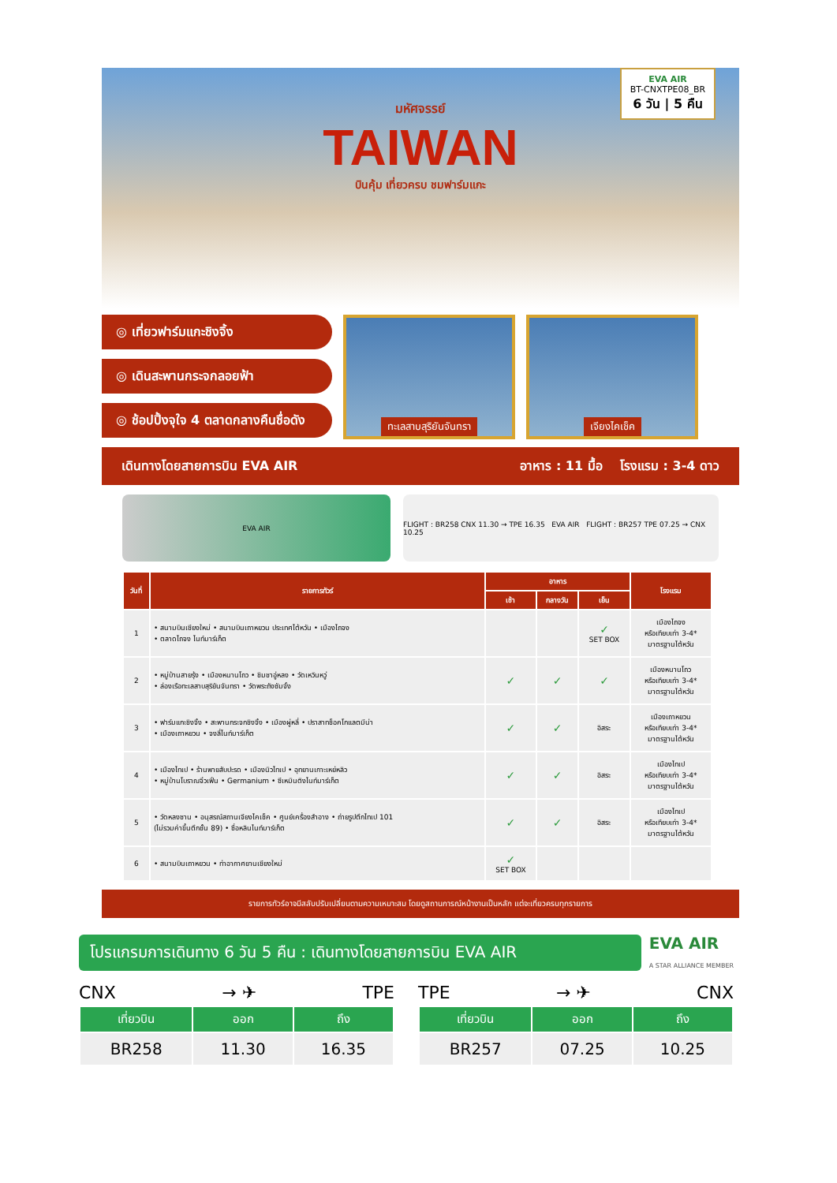EVA AIR
BT-CNXTPE08_BR
6 วัน | 5 คืน
มหัศจรรย์
TAIWAN
บินคุ้ม เที่ยวครบ ชมฟาร์มแกะ
◎ เที่ยวฟาร์มแกะชิงจิ้ง
◎ เดินสะพานกระจกลอยฟ้า
◎ ช้อปปิ้งจุใจ 4 ตลาดกลางคืนชื่อดัง
ทะเลสาบสุริยันจันทรา เจียงไคเช็ค
เดินทางโดยสายการบิน EVA AIR อาหาร : 11 มื้อ โรงแรม : 3-4 ดาว
EVA AIR FLIGHT : BR258 CNX 11.30 → TPE 16.35 EVA AIR FLIGHT : BR257 TPE 07.25 → CNX 10.25
| วันที่ | รายการทัวร์ | อาหาร | | | โรงแรม |
| --- | --- | --- | --- | --- | --- |
| | | เช้า | กลางวัน | เย็น | |
| 1 | • สนามบินเชียงใหม่ • สนามบินเถาหยวน ประเทศไต้หวัน • เมืองไถจง • ตลาดไถจง ไนท์มาร์เก็ต | | | ✓ SET BOX | เมืองไถจง หรือเทียบเท่า 3-4* มาตรฐานไต้หวัน |
| 2 | • หมู่บ้านสายรุ้ง • เมืองหนานโถว • ชิมชาอู่หลง • วัดเหวินหวู่ • ล่องเรือทะเลสาบสุริยันจันทรา • วัดพระถังซัมจั๋ง | ✓ | ✓ | ✓ | เมืองหนานโถว หรือเทียบเท่า 3-4* มาตรฐานไต้หวัน |
| 3 | • ฟาร์มแกะชิงจิ้ง • สะพานกระจกชิงจิ้ง • เมืองผู่หลี่ • ปราสาทช็อคโกแลตมีน่า • เมืองเถาหยวน • จงลี่ไนท์มาร์เก็ต | ✓ | ✓ | อิสระ | เมืองเถาหยวน หรือเทียบเท่า 3-4* มาตรฐานไต้หวัน |
| 4 | • เมืองไทเป • ร้านพายสับปะรด • เมืองนิวไทเป • อุทยานเกาะเหย่หลิว • หมู่บ้านโบราณจิ่วเฟิ่น • Germanium • ซีเหมินติงไนท์มาร์เก็ต | ✓ | ✓ | อิสระ | เมืองไทเป หรือเทียบเท่า 3-4* มาตรฐานไต้หวัน |
| 5 | • วัดหลงซาน • อนุสรณ์สถานเจียงไคเช็ค • ศูนย์เครื่องสำอาง • ถ่ายรูปตึกไทเป 101 (ไม่รวมค่าขึ้นตึกชั้น 89) • ซื่อหลินไนท์มาร์เก็ต | ✓ | ✓ | อิสระ | เมืองไทเป หรือเทียบเท่า 3-4* มาตรฐานไต้หวัน |
| 6 | • สนามบินเถาหยวน • ท่าอากาศยานเชียงใหม่ | ✓ SET BOX | | | |
รายการทัวร์อาจมีสลับปรับเปลี่ยนตามความเหมาะสม โดยดูสถานการณ์หน้างานเป็นหลัก แต่จะเที่ยวครบทุกรายการ
โปรแกรมการเดินทาง 6 วัน 5 คืน : เดินทางโดยสายการบิน EVA AIR
EVA AIR
A STAR ALLIANCE MEMBER
CNX → ✈ TPE
| เที่ยวบิน | ออก | ถึง |
| --- | --- | --- |
| BR258 | 11.30 | 16.35 |
TPE → ✈ CNX
| เที่ยวบิน | ออก | ถึง |
| --- | --- | --- |
| BR257 | 07.25 | 10.25 |